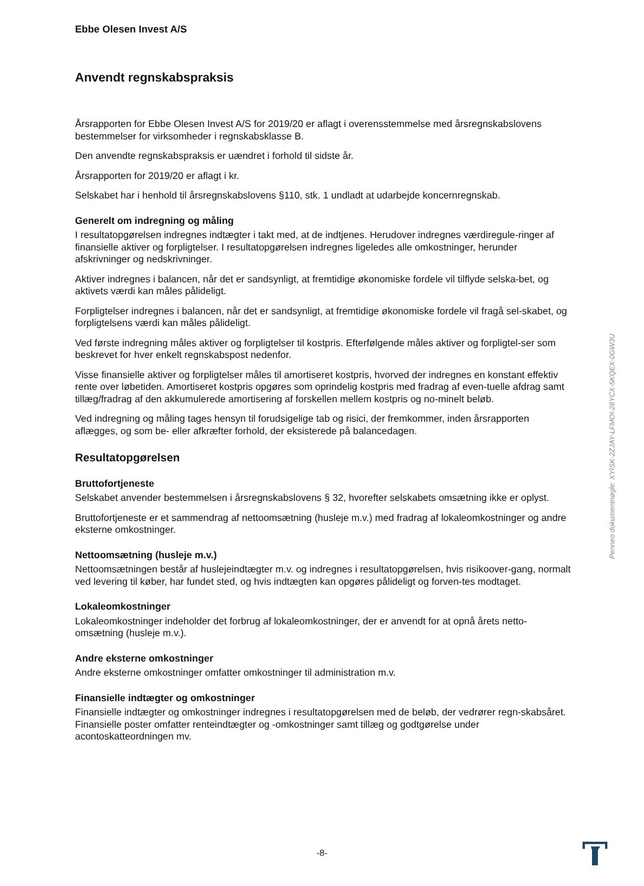Ebbe Olesen Invest A/S
Anvendt regnskabspraksis
Årsrapporten for Ebbe Olesen Invest A/S for 2019/20 er aflagt i overensstemmelse med årsregnskabslovens bestemmelser for virksomheder i regnskabsklasse B.
Den anvendte regnskabspraksis er uændret i forhold til sidste år.
Årsrapporten for 2019/20 er aflagt i kr.
Selskabet har i henhold til årsregnskabslovens §110, stk. 1 undladt at udarbejde koncernregnskab.
Generelt om indregning og måling
I resultatopgørelsen indregnes indtægter i takt med, at de indtjenes. Herudover indregnes værdiregule-ringer af finansielle aktiver og forpligtelser. I resultatopgørelsen indregnes ligeledes alle omkostninger, herunder afskrivninger og nedskrivninger.
Aktiver indregnes i balancen, når det er sandsynligt, at fremtidige økonomiske fordele vil tilflyde selska-bet, og aktivets værdi kan måles pålideligt.
Forpligtelser indregnes i balancen, når det er sandsynligt, at fremtidige økonomiske fordele vil fragå sel-skabet, og forpligtelsens værdi kan måles pålideligt.
Ved første indregning måles aktiver og forpligtelser til kostpris. Efterfølgende måles aktiver og forpligtel-ser som beskrevet for hver enkelt regnskabspost nedenfor.
Visse finansielle aktiver og forpligtelser måles til amortiseret kostpris, hvorved der indregnes en konstant effektiv rente over løbetiden. Amortiseret kostpris opgøres som oprindelig kostpris med fradrag af even-tuelle afdrag samt tillæg/fradrag af den akkumulerede amortisering af forskellen mellem kostpris og no-minelt beløb.
Ved indregning og måling tages hensyn til forudsigelige tab og risici, der fremkommer, inden årsrapporten aflægges, og som be- eller afkræfter forhold, der eksisterede på balancedagen.
Resultatopgørelsen
Bruttofortjeneste
Selskabet anvender bestemmelsen i årsregnskabslovens § 32, hvorefter selskabets omsætning ikke er oplyst.
Bruttofortjeneste er et sammendrag af nettoomsætning (husleje m.v.) med fradrag af lokaleomkostninger og andre eksterne omkostninger.
Nettoomsætning (husleje m.v.)
Nettoomsætningen består af huslejeindtægter m.v. og indregnes i resultatopgørelsen, hvis risikoover-gang, normalt ved levering til køber, har fundet sted, og hvis indtægten kan opgøres pålideligt og forven-tes modtaget.
Lokaleomkostninger
Lokaleomkostninger indeholder det forbrug af lokaleomkostninger, der er anvendt for at opnå årets netto-omsætning (husleje m.v.).
Andre eksterne omkostninger
Andre eksterne omkostninger omfatter omkostninger til administration m.v.
Finansielle indtægter og omkostninger
Finansielle indtægter og omkostninger indregnes i resultatopgørelsen med de beløb, der vedrører regn-skabsåret. Finansielle poster omfatter renteindtægter og -omkostninger samt tillæg og godtgørelse under acontoskatteordningen mv.
Penneo dokumentnøgle: XYISK-2ZJAY-LFMOI-28YCX-5KQEX-0GW3U
-8-